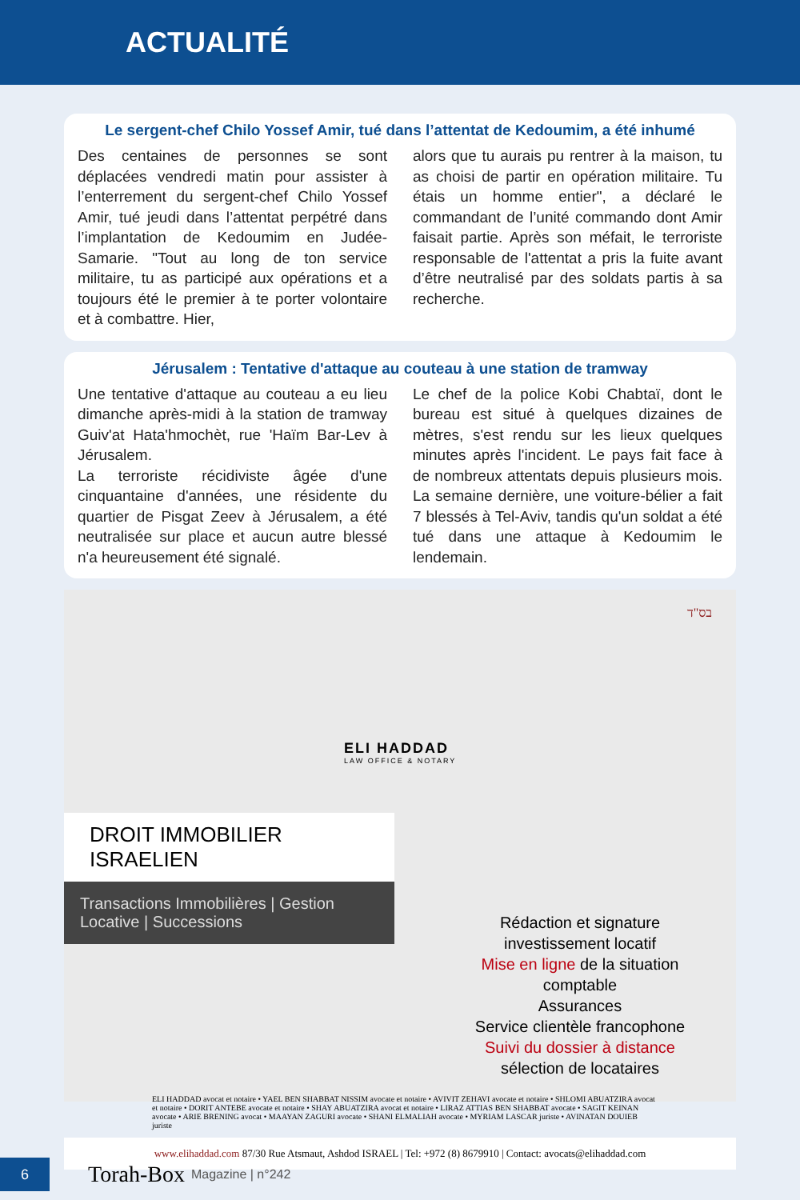ACTUALITÉ
Le sergent-chef Chilo Yossef Amir, tué dans l’attentat de Kedoumim, a été inhumé
Des centaines de personnes se sont déplacées vendredi matin pour assister à l’enterrement du sergent-chef Chilo Yossef Amir, tué jeudi dans l’attentat perpétré dans l’implantation de Kedoumim en Judée-Samarie. "Tout au long de ton service militaire, tu as participé aux opérations et a toujours été le premier à te porter volontaire et à combattre. Hier,
alors que tu aurais pu rentrer à la maison, tu as choisi de partir en opération militaire. Tu étais un homme entier", a déclaré le commandant de l’unité commando dont Amir faisait partie. Après son méfait, le terroriste responsable de l'attentat a pris la fuite avant d’être neutralisé par des soldats partis à sa recherche.
Jérusalem : Tentative d'attaque au couteau à une station de tramway
Une tentative d'attaque au couteau a eu lieu dimanche après-midi à la station de tramway Guiv'at Hata'hmochèt, rue 'Haïm Bar-Lev à Jérusalem.
La terroriste récidiviste âgée d'une cinquantaine d'années, une résidente du quartier de Pisgat Zeev à Jérusalem, a été neutralisée sur place et aucun autre blessé n'a heureusement été signalé.
Le chef de la police Kobi Chabtaï, dont le bureau est situé à quelques dizaines de mètres, s'est rendu sur les lieux quelques minutes après l'incident. Le pays fait face à de nombreux attentats depuis plusieurs mois. La semaine dernière, une voiture-bélier a fait 7 blessés à Tel-Aviv, tandis qu'un soldat a été tué dans une attaque à Kedoumim le lendemain.
בס"ד
ELI HADDAD
LAW OFFICE & NOTARY
DROIT IMMOBILIER ISRAELIEN
Transactions Immobilières | Gestion Locative | Successions
Rédaction et signature
investissement locatif
Mise en ligne de la situation comptable
Assurances
Service clientèle francophone
Suivi du dossier à distance
sélection de locataires
ELI HADDAD avocat et notaire • YAEL BEN SHABBAT NISSIM avocate et notaire • AVIVIT ZEHAVI avocate et notaire • SHLOMI ABUATZIRA avocat et notaire • DORIT ANTEBE avocate et notaire • SHAY ABUATZIRA avocat et notaire • LIRAZ ATTIAS BEN SHABBAT avocate • SAGIT KEINAN avocate • ARIE BRENING avocat • MAAYAN ZAGURI avocate • SHANI ELMALIAH avocate • MYRIAM LASCAR juriste • AVINATAN DOUIEB juriste
www.elihaddad.com 87/30 Rue Atsmaut, Ashdod ISRAEL | Tel: +972 (8) 8679910 | Contact: avocats@elihaddad.com
6
Torah-Box Magazine | n°242